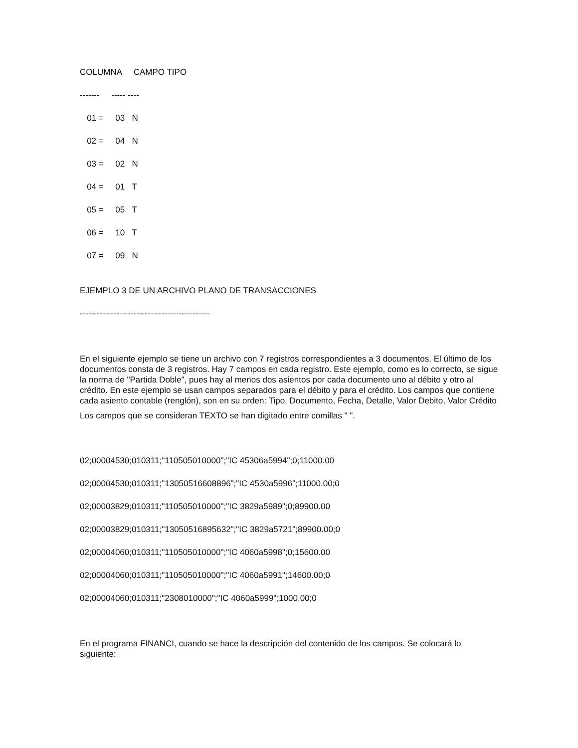COLUMNA CAMPO TIPO
------- ----- ----
01 = 03 N
02 = 04 N
03 = 02 N
04 = 01 T
05 = 05 T
06 = 10 T
07 = 09 N
EJEMPLO 3 DE UN ARCHIVO PLANO DE TRANSACCIONES
----------------------------------------------
En el siguiente ejemplo se tiene un archivo con 7 registros correspondientes a 3 documentos. El último de los documentos consta de 3 registros. Hay 7 campos en cada registro. Este ejemplo, como es lo correcto, se sigue la norma de "Partida Doble", pues hay al menos dos asientos por cada documento uno al débito y otro al crédito. En este ejemplo se usan campos separados para el débito y para el crédito. Los campos que contiene cada asiento contable (renglón), son en su orden: Tipo, Documento, Fecha, Detalle, Valor Debito, Valor Crédito
Los campos que se consideran TEXTO se han digitado entre comillas " ".
02;00004530;010311;"110505010000";"IC 45306a5994";0;11000.00
02;00004530;010311;"13050516608896";"IC 4530a5996";11000.00;0
02;00003829;010311;"110505010000";"IC 3829a5989";0;89900.00
02;00003829;010311;"13050516895632";"IC 3829a5721";89900.00;0
02;00004060;010311;"110505010000";"IC 4060a5998";0;15600.00
02;00004060;010311;"110505010000";"IC 4060a5991";14600.00;0
02;00004060;010311;"2308010000";"IC 4060a5999";1000.00;0
En el programa FINANCI, cuando se hace la descripción del contenido de los campos. Se colocará lo siguiente: